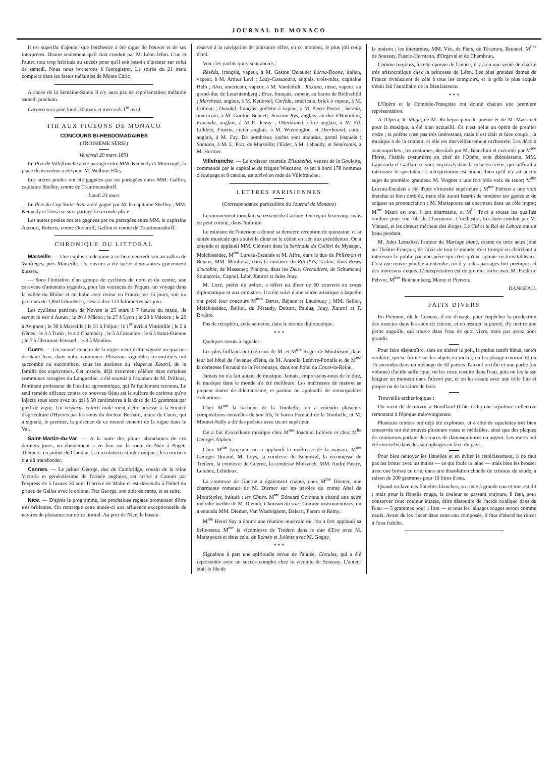JOURNAL DE MONACO
Il est superflu d'ajouter que l'orchestre a été digne de l'œuvre et de ses interprètes. Disons seulement qu'il était conduit par M. Léon Jehin. L'un et l'autre sont trop habitués au succès pour qu'il soit besoin d'insister sur celui de samedi. Nous nous bornerons à l'enregistrer. La soirée du 21 mars comptera dans les fastes théâtrales de Monte Carlo.
A cause de la Semaine-Sainte il n'y aura pas de représentation théâtrale samedi prochain.
Carmen sera joué lundi 30 mars et mercredi 1<sup>er</sup> avril.
TIR AUX PIGEONS DE MONACO
CONCOURS BI-HEBDOMADAIRES
(TROISIÈME SÉRIE)
Vendredi 20 mars 1891
Le Prix de Villefranche a été partagé entre MM. Kennedy et Moncorgé; la place de troisième a été pour M. Welbore Ellis.
Les autres poules ont été gagnées par ou partagées entre MM. Galfon, capitaine Shelley, comte de Trauttmansdorff.
Lundi 23 mars
Le Prix du Cap Saint-Jean a été gagné par M. le capitaine Shelley ; MM. Kennedy et Tussa se sont partagé la seconde place.
Les autres poules ont été gagnées par ou partagées entre MM. le capitaine Accourt, Roberts, comte Ouvaroff, Galfon et comte de Trauttmansdorff.
CHRONIQUE DU LITTORAL
Marseille. — Une explosion de mine a eu lieu mercredi soir au vallon de Vaufrèges, près Marseille. Un ouvrier a été tué et deux autres grièvement blessés.
— Sous l'initiative d'un groupe de cyclistes du nord et du centre, une caravane d'amateurs organise, pour les vacances de Pâques, un voyage dans la vallée du Rhône et en Italie avec retour en France, en 15 jours, soit un parcours de 1,850 kilomètres, c'est-à-dire 123 kilomètres par jour.
Les cyclistes partiront de Nevers le 25 mars à 7 heures du matin, ils seront le soir à Autun ; le 26 à Mâcon ; le 27 à Lyon ; le 28 à Valence ; le 29 à Avignon ; le 30 à Marseille ; le 31 à Fréjus ; le 1<sup>er</sup> avril à Vintimille ; le 2 à Gênes ; le 3 à Turin ; le 4 à Chambéry ; le 5 à Grenoble ; le 6 à Saint-Etienne ; le 7 à Clermont-Ferrand ; le 8 à Moulins.
Cuers. — Un nouvel ennemi de la vigne vient d'être signalé au quartier de Saint-Jean, dans notre commune. Plusieurs vignobles reconstitués ont succombé ou succombent sous les atteintes du Vesperus Xatarti, de la famille des capricornes. Cet insecte, déjà tristement célèbre dans certaines communes ravagées du Languedoc, a été soumis à l'examen de M. Prilleux, l'éminent professeur de l'institut agronomique, qui l'a facilement reconnu. Le seul remède efficace contre ce nouveau fléau est le sulfure de carbone qu'on injecte sous terre avec un pal à 50 centimètres à la dose de 15 grammes par pied de vigne. Un vesperus xatarti mâle vient d'être adressé à la Société d'agriculture d'Hyères par les soins du docteur Bernard, maire de Cuers, qui a signalé, le premier, la présence de ce nouvel ennemi de la vigne dans le Var.
Saint-Martin-du-Var. — A la suite des pluies abondantes de ces derniers jours, un éboulement a eu lieu sur la route de Nice à Puget-Théniers, en amont de Ciaudan. La circulation est interrompue ; les courriers ont dû transborder.
Cannes. — Le prince George, duc de Cambridge, cousin de la reine Victoria et généralissime de l'armée anglaise, est arrivé à Cannes par l'express de 5 heures 30 soir. Il arrive de Malte et est descendu à l'hôtel du prince de Galles avec le colonel Fitz George, son aide de camp, et sa suite.
Nice. — D'après le programme, les prochaines régates promettent d'être très brillantes. On remarque cette année-ci une affluence exceptionnelle de navires de plaisance sur notre littoral. Au port de Nice, le bassin
réservé à la navigation de plaisance offre, en ce moment, le plus joli coup d'œil.
Voici les yachts qui y sont ancrés :
Réséda, français, vapeur, à M. Gaston Delaune; Lorna-Doone, italien, vapeur, à M. Arthur Levi ; Lady-Cassandra, anglais, trois-mâts, capitaine Helb ; Alva, américain, vapeur, à M. Vanderbilt ; Roxana, russe, vapeur, au grand-duc de Leuchtemberg ; Eros, français, vapeur, au baron de Rothschild ; Marchesa, anglais, à M. Ketlewel; Corfida, américain, brick à vapeur, à M. Colman ; Danakil, français, goélette à vapeur, à M. Pierre Pastré ; Sereda, américain, à M. Gordon Bennett; Saurian-Rys, anglais, au duc d'Hamilton; Florinda, anglais, à M E. Jenny ; Otterhound, côtre anglais, à M. Ed. Liddele; Finette, cutter anglais, à M. Wœnongton, et Deerhound, cutter anglais, à M. Fay. De nombreux yachts sont attendus, parmi lesquels : Santana, à M. L. Prat, de Marseille; l'Eider, à M. Lebaudy, et Sémiramis, à M. Hormer.
Villefranche. — Le croiseur roumain Elisabetha, venant de la Goulette, commandé par le capitaine de frégate Wiscanen, ayant à bord 178 hommes d'équipage et 8 canons, est arrivé en rade de Villefranche.
LETTRES PARISIENNES
(Correspondance particulière du Journal de Monaco)
Le mouvement mondain se ressent du Carême. On reçoit beaucoup, mais en petit comité, dans l'intimité.
Le ministre de l'intérieur a donné sa dernière réception de quinzaine, et la soirée musicale qui a suivi le dîner ne le cédait en rien aux précédentes. On a entendu et applaudi MM. Clément dans la Sérénade du Colibri de Mysager, Melchissédec, M<sup>me</sup> Lureau-Escalaïs et M. Affre, dans le duo de Philémon et Baucis; MM. Mouliérat, dans la romance du Roi d'Ys; Taskin, dans Roses d'octobre, de Massenet; Plançon, dans les Deux Grenadiers, de Schumann; Soulacroix, Capoul, Léon Xanrof et Jules Jouy.
M. Lozé, préfet de police, a offert un dîner de 60 couverts au corps diplomatique et aux ministres. Il a été suivi d'une soirée artistique à laquelle ont prêté leur concours M<sup>mes</sup> Bartet, Réjane et Laudouzy ; MM. Sellier, Melchissédec, Baillet, de Féraudy, Delsart, Paulus, Jouy, Xanrof et F. Rivière.
Pas de réception, cette semaine, dans le monde diplomatique.
* * *
Quelques raouts à signaler :
Les plus brillants ont été ceux de M. et M<sup>me</sup> Roger de Monbrison, dans leur bel hôtel de l'avenue d'Iéna, de M. Antonin Lefèvre-Portalis et de M<sup>me</sup> la comtesse Fernand de la Ferronnays, dans son hotel du Cours-la-Reine.
Jamais on n'a fait autant de musique. Jamais, empressons-nous de le dire, la musique dans le monde n'a été meilleure. Les maîtresses de maison se piquent toutes de dilettantisme, et partout on applaudit de remarquables exécutions.
Chez M<sup>me</sup> la baronne de la Tombelle, on a entendu plusieurs compositions nouvelles de son fils, le baron Fernand de la Tombelle, et M. Mounet-Sully a dit des poésies avec un art supérieur.
On a fait d'excellente musique chez M<sup>me</sup> Joachim Lefèvre et chez M<sup>lle</sup> Georges Alphen.
Chez M<sup>me</sup> Jameson, on a applaudi la maîtresse de la maison, M<sup>me</sup> Georges Durand, M. Loys, la comtesse de Bonneval, la vicomtesse de Tredern, la comtesse de Guerne, la comtesse Mniszech, MM. André Pastré, Lelubez, Lehideux.
La comtesse de Guerne a également chanté, chez M<sup>me</sup> Diemer, une charmante romance de M. Diemer sur les paroles du comte Abel de Montferrier, intitulé : les Cîmes. M<sup>me</sup> Edouard Colonne a chanté une autre mélodie inédite de M. Diemer, Chanson du soir. Comme instrumentistes, on a entendu MM. Diemer, Van Waefelghem, Delsart, Parent et Rémy.
M<sup>me</sup> Henri Say a donné une réunion musicale où l'on a fort applaudi sa belle-sœur, M<sup>me</sup> la vicomtesse de Tredern dans le duo d'Eve avec M. Martapoura et dans celui de Roméo et Juliette avec M. Goguy.
* * *
Signalons à part une spirituelle revue de l'année, Circulez, qui a été représentée avec un succès complet chez le vicomte de Soussay. L'auteur était le fils de
la maison ; les interprètes, MM. Vée, de Flers, de Téramon, Bruneel, M<sup>lles</sup> de Soussay, Fuscio-Hermann, d'Orgeval et de Chambrun.
Comme toujours, à cette époque de l'année, il y a eu une vente de charité très aristocratique chez la princesse de Léon. Les plus grandes dames de France rivalisaient de zèle à tous les comptoirs, et le goût le plus exquis s'était fait l'auxiliaire de la Bienfaisance.
* * *
L'Opéra et la Comédie-Française ont donné chacun une première représentation.
A l'Opéra, le Mage, de M. Richepin pour le poëme et de M. Massenet pour la musique, a été bien accueilli. Ce n'est point un opéra de premier ordre ; le poëme n'est pas très intéressant, mais il est clair et bien coupé ; la musique a de la couleur, et elle est merveilleusement orchestrée. Les décors sont superbes ; les costumes, dessinés par M. Bianchini et exécutés par M<sup>me</sup> Floret, l'habile costumière en chef de l'Opéra, sont éblouissants. MM. Lapissada et Gaillard se sont surpassés dans la mise en scène, qui suffirait à intéresser le spectateur. L'interprétation est bonne, bien qu'il n'y ait aucun sujet de première grandeur. M. Vergnet a une fort jolie voix de ténor; M<sup>me</sup> Lurcau-Escalaïs a été d'une virtuosité supérieure ; M<sup>me</sup> Fiérens a une voix étendue et bien timbrée, mais elle aurait besoin de modérer ses gestes et de soigner sa prononciation ; M. Martapoura est charmant dans un rôle ingrat; M<sup>me</sup> Mauri est tout à fait charmante, et M<sup>lle</sup> Torri a toutes les qualités voulues pour son rôle de Charmeuse. L'orchestre, très bien conduit par M. Vianesi, et les chœurs méritent des éloges. Le Cid et le Roi de Lahore ont un beau pendant.
M. Jules Lemaître, l'auteur du Mariage blanc, drame en trois actes joué au Théâtre-Français, de l'avis de tout le monde, s'est trompé en cherchant à intéresser le public par une pièce qui n'est qu'une agonie en trois tableaux. C'est une œuvre pénible a entendre, où il y a des passages fort poétiques et des morceaux exquis. L'interprétation est de premier ordre avec M. Frédéric Febvre, M<sup>lles</sup> Reichemberg, Marsy et Pierson.
DANGEAU.
FAITS DIVERS
En Piémont, dit le Cosmos, il est d'usage, pour empêcher la production des insectes dans les eaux de citerne, et en assurer la pureté, d'y mettre une petite anguille, qui trouve dans l'eau de quoi vivre, mais pas assez pour grandir.
Pour faire disparaître, sans en altérer le poli, la patine tantôt bleue, tantôt verdâtre, qui se forme sur les objets en nickel, on les plonge environ 10 ou 15 secondes dans un mélange de 50 parties d'alcool rectifié et une partie (en volume) d'acide sulfurique, on les rince ensuite dans l'eau, puis on les laisse baigner un moment dans l'alcool pur, et on les essuie avec une toile fine et propre ou de la sciure de bois.
Trouvaille archéologique :
On vient de découvrir à Bouillaud (Côte d'Or) une sépulture collective remontant à l'époque mérovingienne.
Plusieurs tombes ont déjà été explorées, et à côté de squelettes très bien conservés ont été trouvés plusieurs vases et médailles, ainsi que des plaques de ceinturons portant des traces de damasquinures en argent. Les morts ont été ensevelis dans des sarcophages en lave du pays.
Pour bien nettoyer les flanelles et en éviter le rétrécissement, il ne faut pas les frotter avec les mains — ce qui foule la laine — mais bien les brosser avec une brosse en crin, dans une dissolution chaude de cristaux de soude, à raison de 200 grammes pour 10 litres d'eau.
Quand on lave des flanelles blanches, on rince à grande eau et tout est dit ; mais pour la flanelle rouge, la couleur se passant toujours, il faut, pour conserver cette couleur intacte, faire dissoudre de l'acide oxalique dans de l'eau — 5 grammes pour 1 litre — et tous les lainages rouges seront comme neufs. Avant de les rincer dans cette eau composée, il faut d'abord les rincer à l'eau fraîche.